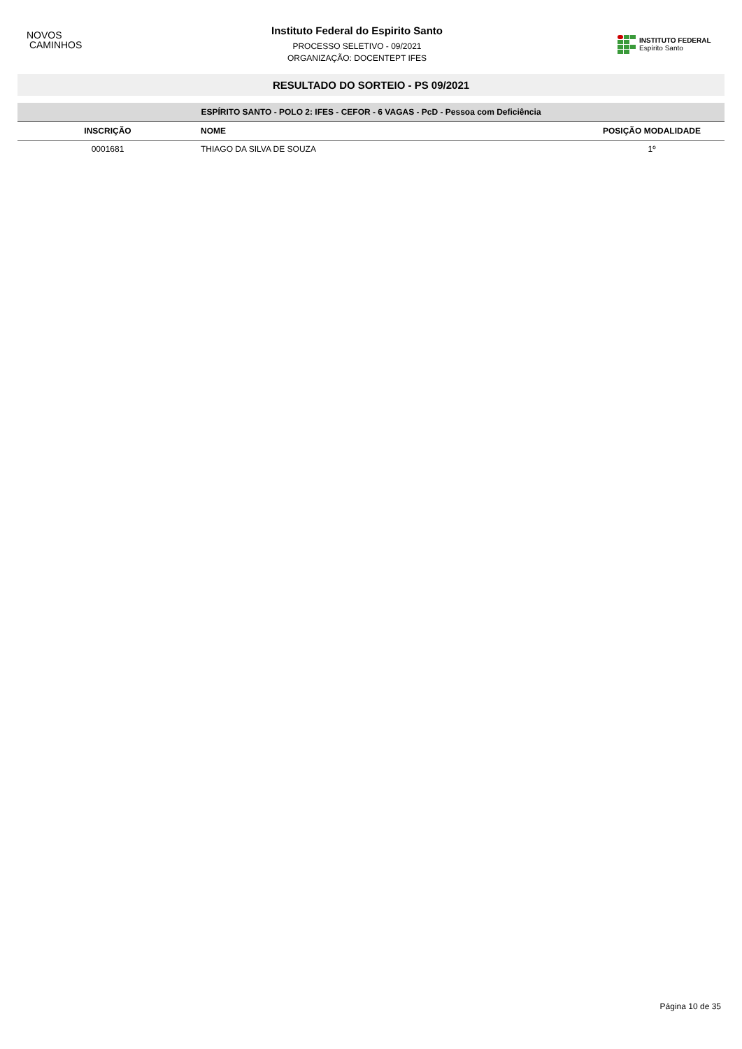NOVOS
CAMINHOS
Instituto Federal do Espirito Santo
PROCESSO SELETIVO - 09/2021
ORGANIZAÇÃO: DOCENTEPT IFES
INSTITUTO FEDERAL
Espírito Santo
RESULTADO DO SORTEIO - PS 09/2021
| ESPÍRITO SANTO - POLO 2: IFES - CEFOR - 6 VAGAS - PcD - Pessoa com Deficiência | | |
| INSCRIÇÃO | NOME | POSIÇÃO MODALIDADE |
| 0001681 | THIAGO DA SILVA DE SOUZA | 1º |
Página 10 de 35